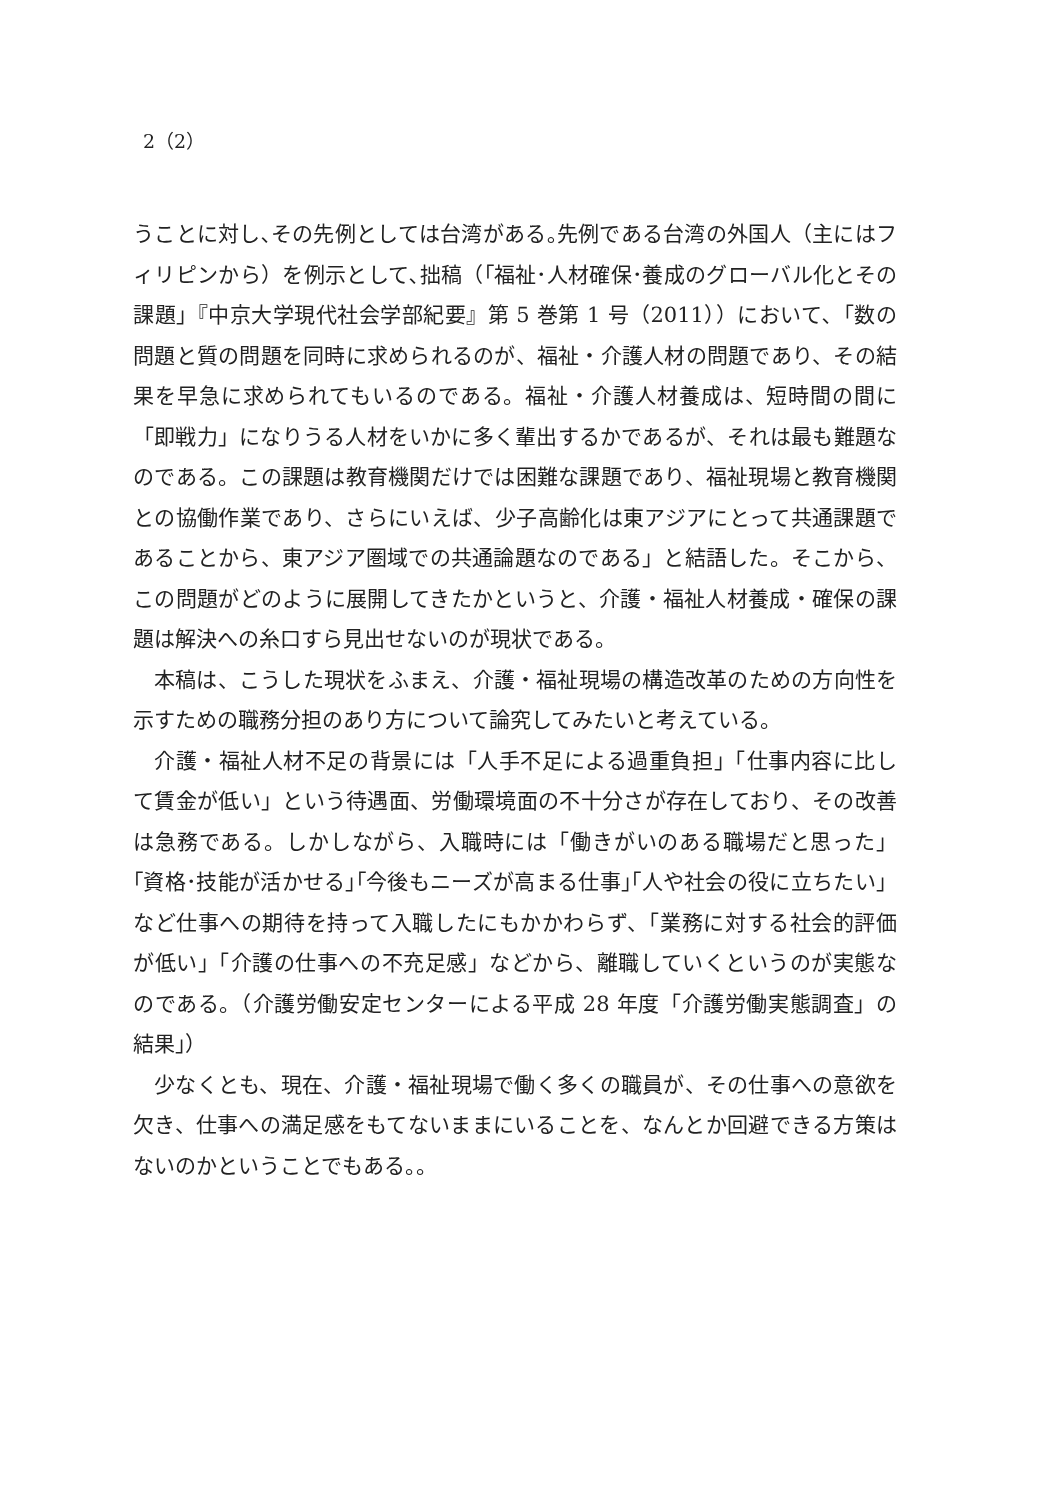2（2）
うことに対し､その先例としては台湾がある｡先例である台湾の外国人（主にはフィリピンから）を例示として､拙稿（｢福祉･人材確保･養成のグローバル化とその課題｣『中京大学現代社会学部紀要』第 5 巻第 1 号（2011））において､「数の問題と質の問題を同時に求められるのが、福祉・介護人材の問題であり、その結果を早急に求められてもいるのである。福祉・介護人材養成は、短時間の間に「即戦力」になりうる人材をいかに多く輩出するかであるが、それは最も難題なのである。この課題は教育機関だけでは困難な課題であり、福祉現場と教育機関との協働作業であり、さらにいえば、少子高齢化は東アジアにとって共通課題であることから、東アジア圏域での共通論題なのである」と結語した。そこから、この問題がどのように展開してきたかというと、介護・福祉人材養成・確保の課題は解決への糸口すら見出せないのが現状である。
本稿は、こうした現状をふまえ、介護・福祉現場の構造改革のための方向性を示すための職務分担のあり方について論究してみたいと考えている。
介護・福祉人材不足の背景には「人手不足による過重負担」「仕事内容に比して賃金が低い」という待遇面、労働環境面の不十分さが存在しており、その改善は急務である。しかしながら、入職時には「働きがいのある職場だと思った」｢資格･技能が活かせる｣｢今後もニーズが高まる仕事｣｢人や社会の役に立ちたい」など仕事への期待を持って入職したにもかかわらず、「業務に対する社会的評価が低い」「介護の仕事への不充足感」などから、離職していくというのが実態なのである。（介護労働安定センターによる平成 28 年度「介護労働実態調査」の結果｣）
少なくとも、現在、介護・福祉現場で働く多くの職員が、その仕事への意欲を欠き、仕事への満足感をもてないままにいることを、なんとか回避できる方策はないのかということでもある。。